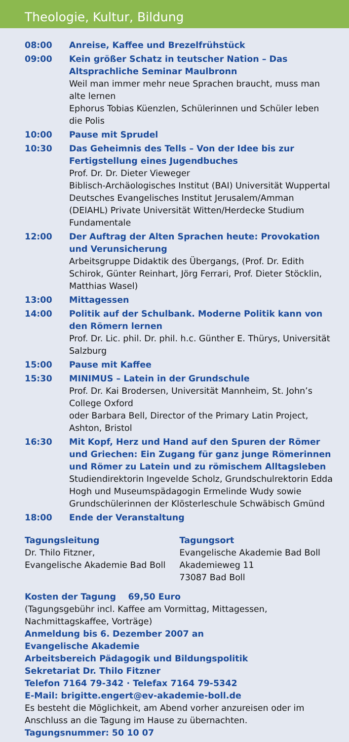Theologie, Kultur, Bildung
| 08:00 | Anreise, Kaffee und Brezelfrühstück |
| 09:00 | Kein größer Schatz in teutscher Nation – Das Altsprachliche Seminar Maulbronn Weil man immer mehr neue Sprachen braucht, muss man alte lernen Ephorus Tobias Küenzlen, Schülerinnen und Schüler leben die Polis |
| 10:00 | Pause mit Sprudel |
| 10:30 | Das Geheimnis des Tells – Von der Idee bis zur Fertigstellung eines Jugendbuches Prof. Dr. Dr. Dieter Vieweger Biblisch-Archäologisches Institut (BAI) Universität Wuppertal Deutsches Evangelisches Institut Jerusalem/Amman (DEIAHL) Private Universität Witten/Herdecke Studium Fundamentale |
| 12:00 | Der Auftrag der Alten Sprachen heute: Provokation und Verunsicherung Arbeitsgruppe Didaktik des Übergangs, (Prof. Dr. Edith Schirok, Günter Reinhart, Jörg Ferrari, Prof. Dieter Stöcklin, Matthias Wasel) |
| 13:00 | Mittagessen |
| 14:00 | Politik auf der Schulbank. Moderne Politik kann von den Römern lernen Prof. Dr. Lic. phil. Dr. phil. h.c. Günther E. Thürys, Universität Salzburg |
| 15:00 | Pause mit Kaffee |
| 15:30 | MINIMUS – Latein in der Grundschule Prof. Dr. Kai Brodersen, Universität Mannheim, St. John’s College Oxford oder Barbara Bell, Director of the Primary Latin Project, Ashton, Bristol |
| 16:30 | Mit Kopf, Herz und Hand auf den Spuren der Römer und Griechen: Ein Zugang für ganz junge Römerinnen und Römer zu Latein und zu römischem Alltagsleben Studiendirektorin Ingevelde Scholz, Grundschulrektorin Edda Hogh und Museumspädagogin Ermelinde Wudy sowie Grundschülerinnen der Klösterleschule Schwäbisch Gmünd |
| 18:00 | Ende der Veranstaltung |
Tagungsleitung
Dr. Thilo Fitzner,
Evangelische Akademie Bad Boll
Tagungsort
Evangelische Akademie Bad Boll
Akademieweg 11
73087 Bad Boll
Kosten der Tagung 69,50 Euro
(Tagungsgebühr incl. Kaffee am Vormittag, Mittagessen, Nachmittagskaffee, Vorträge)
Anmeldung bis 6. Dezember 2007 an
Evangelische Akademie
Arbeitsbereich Pädagogik und Bildungspolitik
Sekretariat Dr. Thilo Fitzner
Telefon 7164 79-342 · Telefax 7164 79-5342
E-Mail: brigitte.engert@ev-akademie-boll.de
Es besteht die Möglichkeit, am Abend vorher anzureisen oder im Anschluss an die Tagung im Hause zu übernachten.
Tagungsnummer: 50 10 07